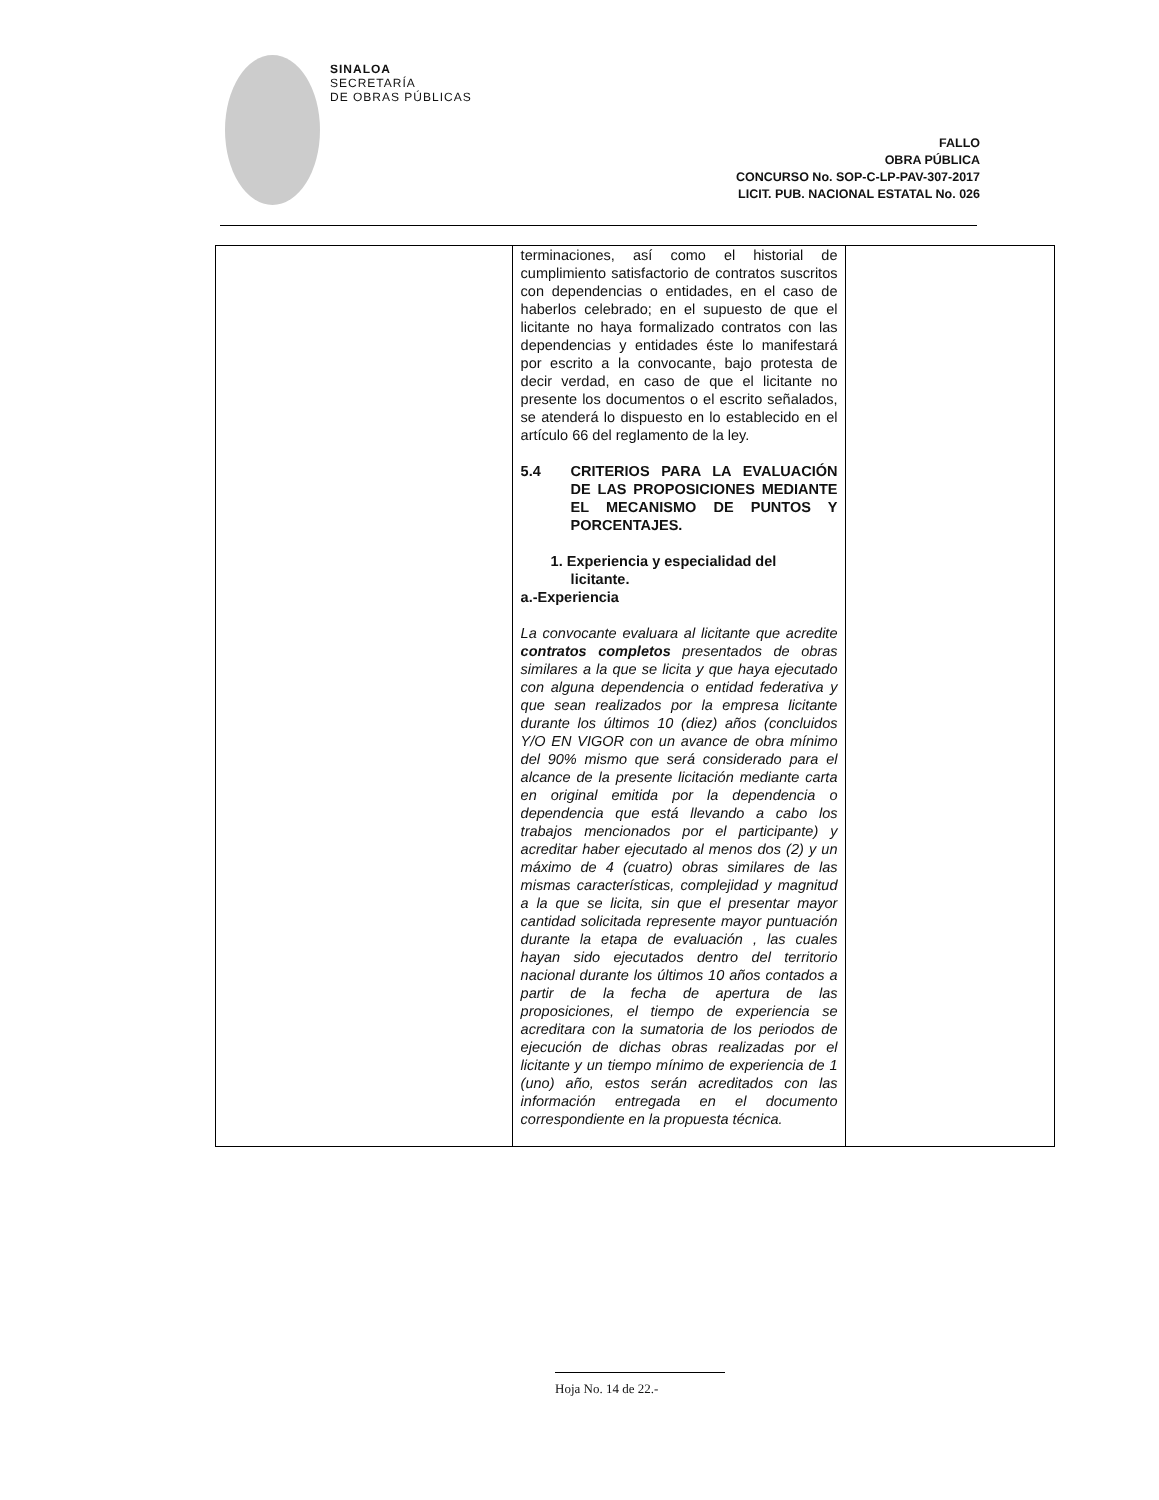SINALOA
SECRETARÍA
DE OBRAS PÚBLICAS
FALLO
OBRA PÚBLICA
CONCURSO No. SOP-C-LP-PAV-307-2017
LICIT. PUB. NACIONAL ESTATAL No. 026
| | terminaciones, así como el historial de cumplimiento satisfactorio de contratos suscritos con dependencias o entidades, en el caso de haberlos celebrado; en el supuesto de que el licitante no haya formalizado contratos con las dependencias y entidades éste lo manifestará por escrito a la convocante, bajo protesta de decir verdad, en caso de que el licitante no presente los documentos o el escrito señalados, se atenderá lo dispuesto en lo establecido en el artículo 66 del reglamento de la ley. 5.4 CRITERIOS PARA LA EVALUACIÓN DE LAS PROPOSICIONES MEDIANTE EL MECANISMO DE PUNTOS Y PORCENTAJES. 1. Experiencia y especialidad del licitante. a.-Experiencia La convocante evaluara al licitante que acredite contratos completos presentados de obras similares a la que se licita y que haya ejecutado con alguna dependencia o entidad federativa y que sean realizados por la empresa licitante durante los últimos 10 (diez) años (concluidos Y/O EN VIGOR con un avance de obra mínimo del 90% mismo que será considerado para el alcance de la presente licitación mediante carta en original emitida por la dependencia o dependencia que está llevando a cabo los trabajos mencionados por el participante) y acreditar haber ejecutado al menos dos (2) y un máximo de 4 (cuatro) obras similares de las mismas características, complejidad y magnitud a la que se licita, sin que el presentar mayor cantidad solicitada represente mayor puntuación durante la etapa de evaluación , las cuales hayan sido ejecutados dentro del territorio nacional durante los últimos 10 años contados a partir de la fecha de apertura de las proposiciones, el tiempo de experiencia se acreditara con la sumatoria de los periodos de ejecución de dichas obras realizadas por el licitante y un tiempo mínimo de experiencia de 1 (uno) año, estos serán acreditados con las información entregada en el documento correspondiente en la propuesta técnica. | |
Hoja No. 14 de 22.-